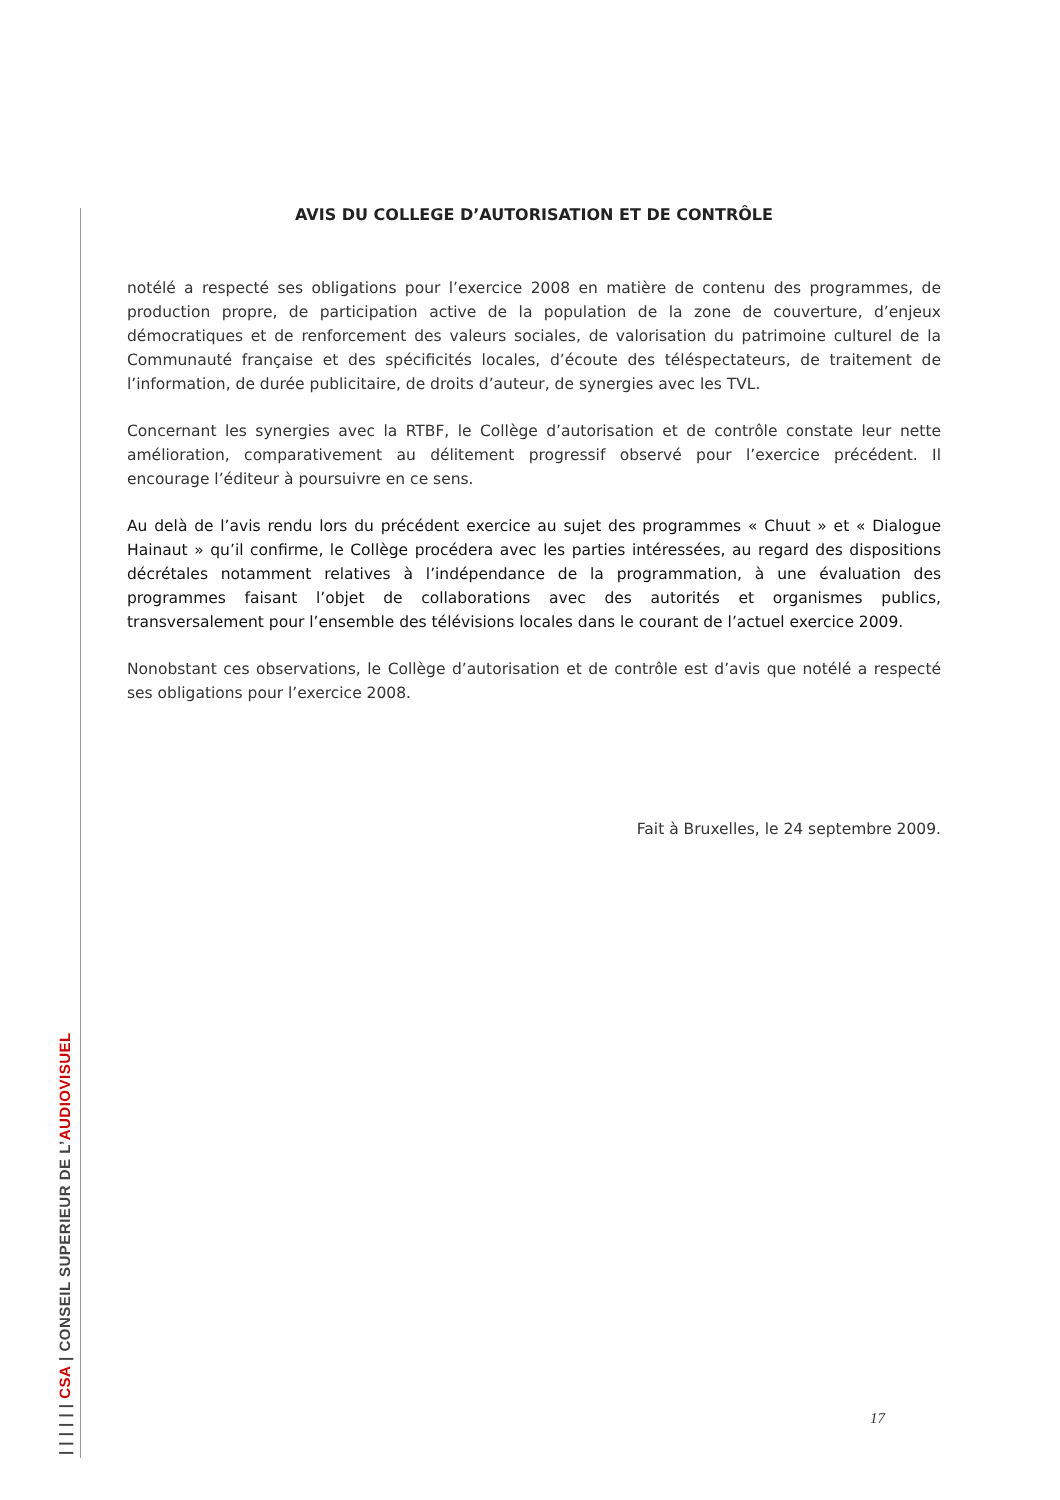AVIS DU COLLEGE D’AUTORISATION ET DE CONTRÔLE
notélé a respecté ses obligations pour l’exercice 2008 en matière de contenu des programmes, de production propre, de participation active de la population de la zone de couverture, d’enjeux démocratiques et de renforcement des valeurs sociales, de valorisation du patrimoine culturel de la Communauté française et des spécificités locales, d’écoute des téléspectateurs, de traitement de l’information, de durée publicitaire, de droits d’auteur, de synergies avec les TVL.
Concernant les synergies avec la RTBF, le Collège d’autorisation et de contrôle constate leur nette amélioration, comparativement au délitement progressif observé pour l’exercice précédent. Il encourage l’éditeur à poursuivre en ce sens.
Au delà de l’avis rendu lors du précédent exercice au sujet des programmes « Chuut » et « Dialogue Hainaut » qu’il confirme, le Collège procédera avec les parties intéressées, au regard des dispositions décrétales notamment relatives à l’indépendance de la programmation, à une évaluation des programmes faisant l’objet de collaborations avec des autorités et organismes publics, transversalement pour l’ensemble des télévisions locales dans le courant de l’actuel exercice 2009.
Nonobstant ces observations, le Collège d’autorisation et de contrôle est d’avis que notélé a respecté ses obligations pour l’exercice 2008.
Fait à Bruxelles, le 24 septembre 2009.
17
| | | | | | CSA | CONSEIL SUPERIEUR DE L’AUDIOVISUEL